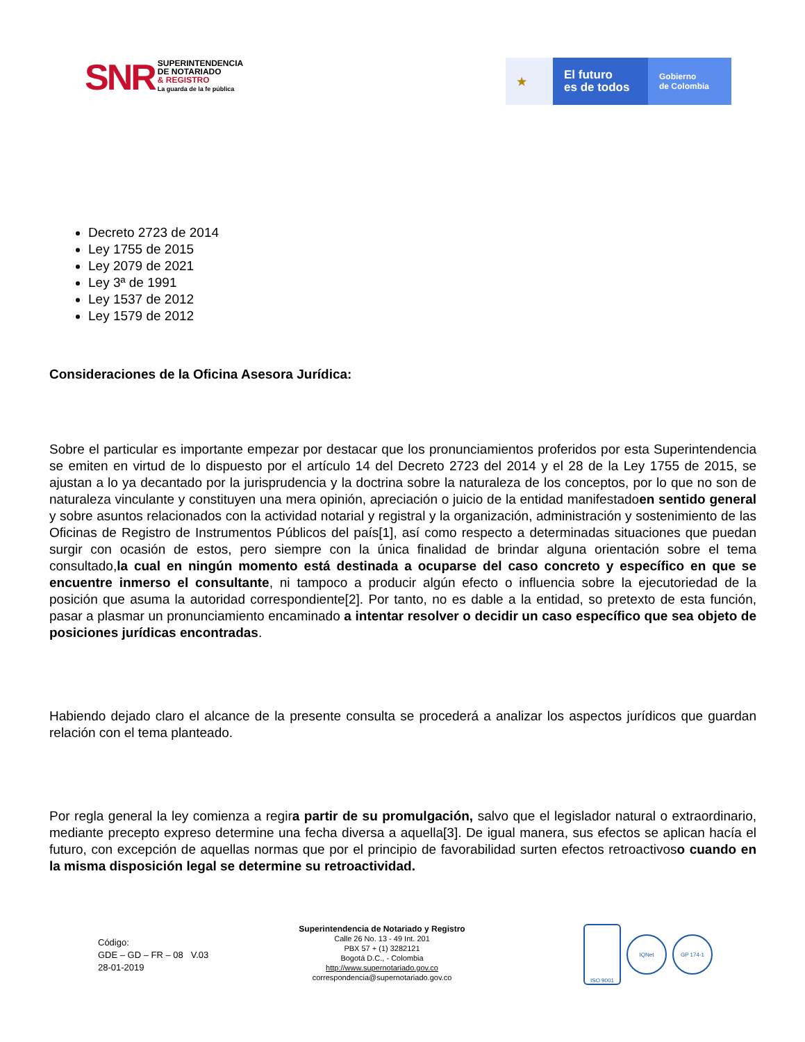SNR
SUPERINTENDENCIA
DE NOTARIADO
& REGISTRO
La guarda de la fe pública
★
El futuro
es de todos
Gobierno
de Colombia
Decreto 2723 de 2014
Ley 1755 de 2015
Ley 2079 de 2021
Ley 3ª de 1991
Ley 1537 de 2012
Ley 1579 de 2012
Consideraciones de la Oficina Asesora Jurídica:
Sobre el particular es importante empezar por destacar que los pronunciamientos proferidos por esta Superintendencia se emiten en virtud de lo dispuesto por el artículo 14 del Decreto 2723 del 2014 y el 28 de la Ley 1755 de 2015, se ajustan a lo ya decantado por la jurisprudencia y la doctrina sobre la naturaleza de los conceptos, por lo que no son de naturaleza vinculante y constituyen una mera opinión, apreciación o juicio de la entidad manifestadoen sentido general y sobre asuntos relacionados con la actividad notarial y registral y la organización, administración y sostenimiento de las Oficinas de Registro de Instrumentos Públicos del país[1], así como respecto a determinadas situaciones que puedan surgir con ocasión de estos, pero siempre con la única finalidad de brindar alguna orientación sobre el tema consultado,la cual en ningún momento está destinada a ocuparse del caso concreto y específico en que se encuentre inmerso el consultante, ni tampoco a producir algún efecto o influencia sobre la ejecutoriedad de la posición que asuma la autoridad correspondiente[2]. Por tanto, no es dable a la entidad, so pretexto de esta función, pasar a plasmar un pronunciamiento encaminado a intentar resolver o decidir un caso específico que sea objeto de posiciones jurídicas encontradas.
Habiendo dejado claro el alcance de la presente consulta se procederá a analizar los aspectos jurídicos que guardan relación con el tema planteado.
Por regla general la ley comienza a regira partir de su promulgación, salvo que el legislador natural o extraordinario, mediante precepto expreso determine una fecha diversa a aquella[3]. De igual manera, sus efectos se aplican hacía el futuro, con excepción de aquellas normas que por el principio de favorabilidad surten efectos retroactivoso cuando en la misma disposición legal se determine su retroactividad.
Código:
GDE – GD – FR – 08 V.03
28-01-2019
Superintendencia de Notariado y Registro
Calle 26 No. 13 - 49 Int. 201
PBX 57 + (1) 3282121
Bogotá D.C., - Colombia
http://www.supernotariado.gov.co
correspondencia@supernotariado.gov.co
ISO 9001
IQNet GP 174-1